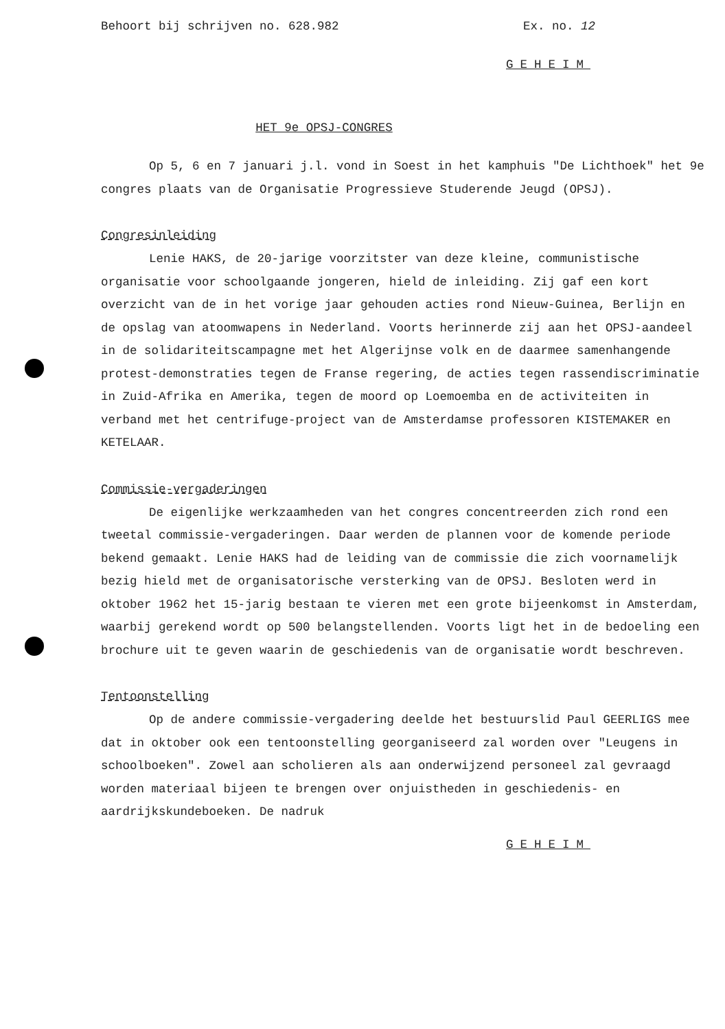Behoort bij schrijven no. 628.982 Ex. no. 12
GEHEIM
HET 9e OPSJ-CONGRES
Op 5, 6 en 7 januari j.l. vond in Soest in het kamphuis "De Lichthoek" het 9e congres plaats van de Organisatie Progressieve Studerende Jeugd (OPSJ).
Congresinleiding
Lenie HAKS, de 20-jarige voorzitster van deze kleine, communistische organisatie voor schoolgaande jongeren, hield de inleiding. Zij gaf een kort overzicht van de in het vorige jaar gehouden acties rond Nieuw-Guinea, Berlijn en de opslag van atoomwapens in Nederland. Voorts herinnerde zij aan het OPSJ-aandeel in de solidariteitscampagne met het Algerijnse volk en de daarmee samenhangende protest-demonstraties tegen de Franse regering, de acties tegen rassendiscriminatie in Zuid-Afrika en Amerika, tegen de moord op Loemoemba en de activiteiten in verband met het centrifuge-project van de Amsterdamse professoren KISTEMAKER en KETELAAR.
Commissie-vergaderingen
De eigenlijke werkzaamheden van het congres concentreerden zich rond een tweetal commissie-vergaderingen. Daar werden de plannen voor de komende periode bekend gemaakt. Lenie HAKS had de leiding van de commissie die zich voornamelijk bezig hield met de organisatorische versterking van de OPSJ. Besloten werd in oktober 1962 het 15-jarig bestaan te vieren met een grote bijeenkomst in Amsterdam, waarbij gerekend wordt op 500 belangstellenden. Voorts ligt het in de bedoeling een brochure uit te geven waarin de geschiedenis van de organisatie wordt beschreven.
Tentoonstelling
Op de andere commissie-vergadering deelde het bestuurslid Paul GEERLIGS mee dat in oktober ook een tentoonstelling georganiseerd zal worden over "Leugens in schoolboeken". Zowel aan scholieren als aan onderwijzend personeel zal gevraagd worden materiaal bijeen te brengen over onjuistheden in geschiedenis- en aardrijkskundeboeken. De nadruk
GEHEIM